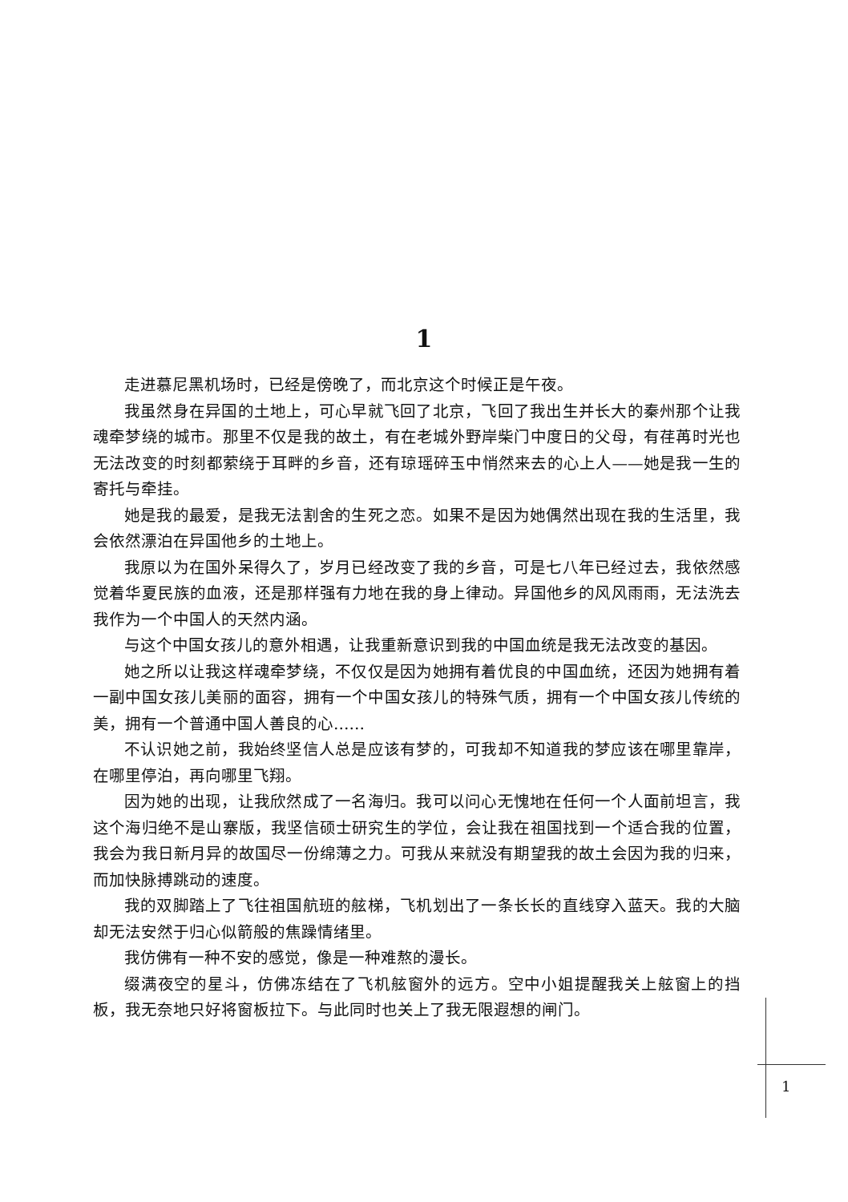1
走进慕尼黑机场时，已经是傍晚了，而北京这个时候正是午夜。
我虽然身在异国的土地上，可心早就飞回了北京，飞回了我出生并长大的秦州那个让我魂牵梦绕的城市。那里不仅是我的故土，有在老城外野岸柴门中度日的父母，有荏苒时光也无法改变的时刻都萦绕于耳畔的乡音，还有琼瑶碎玉中悄然来去的心上人——她是我一生的寄托与牵挂。
她是我的最爱，是我无法割舍的生死之恋。如果不是因为她偶然出现在我的生活里，我会依然漂泊在异国他乡的土地上。
我原以为在国外呆得久了，岁月已经改变了我的乡音，可是七八年已经过去，我依然感觉着华夏民族的血液，还是那样强有力地在我的身上律动。异国他乡的风风雨雨，无法洗去我作为一个中国人的天然内涵。
与这个中国女孩儿的意外相遇，让我重新意识到我的中国血统是我无法改变的基因。
她之所以让我这样魂牵梦绕，不仅仅是因为她拥有着优良的中国血统，还因为她拥有着一副中国女孩儿美丽的面容，拥有一个中国女孩儿的特殊气质，拥有一个中国女孩儿传统的美，拥有一个普通中国人善良的心……
不认识她之前，我始终坚信人总是应该有梦的，可我却不知道我的梦应该在哪里靠岸，在哪里停泊，再向哪里飞翔。
因为她的出现，让我欣然成了一名海归。我可以问心无愧地在任何一个人面前坦言，我这个海归绝不是山寨版，我坚信硕士研究生的学位，会让我在祖国找到一个适合我的位置，我会为我日新月异的故国尽一份绵薄之力。可我从来就没有期望我的故土会因为我的归来，而加快脉搏跳动的速度。
我的双脚踏上了飞往祖国航班的舷梯，飞机划出了一条长长的直线穿入蓝天。我的大脑却无法安然于归心似箭般的焦躁情绪里。
我仿佛有一种不安的感觉，像是一种难熬的漫长。
缀满夜空的星斗，仿佛冻结在了飞机舷窗外的远方。空中小姐提醒我关上舷窗上的挡板，我无奈地只好将窗板拉下。与此同时也关上了我无限遐想的闸门。
1